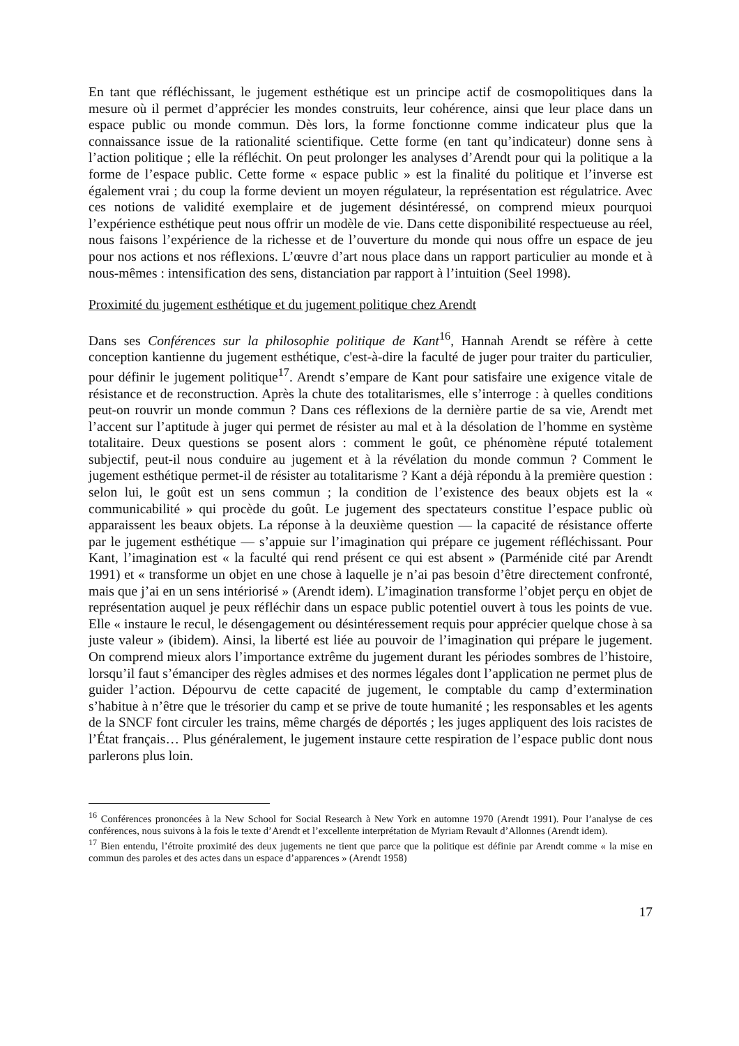En tant que réfléchissant, le jugement esthétique est un principe actif de cosmopolitiques dans la mesure où il permet d’apprécier les mondes construits, leur cohérence, ainsi que leur place dans un espace public ou monde commun. Dès lors, la forme fonctionne comme indicateur plus que la connaissance issue de la rationalité scientifique. Cette forme (en tant qu’indicateur) donne sens à l’action politique ; elle la réfléchit. On peut prolonger les analyses d’Arendt pour qui la politique a la forme de l’espace public. Cette forme « espace public » est la finalité du politique et l’inverse est également vrai ; du coup la forme devient un moyen régulateur, la représentation est régulatrice. Avec ces notions de validité exemplaire et de jugement désintéressé, on comprend mieux pourquoi l’expérience esthétique peut nous offrir un modèle de vie. Dans cette disponibilité respectueuse au réel, nous faisons l’expérience de la richesse et de l’ouverture du monde qui nous offre un espace de jeu pour nos actions et nos réflexions. L’œuvre d’art nous place dans un rapport particulier au monde et à nous-mêmes : intensification des sens, distanciation par rapport à l’intuition (Seel 1998).
Proximité du jugement esthétique et du jugement politique chez Arendt
Dans ses Conférences sur la philosophie politique de Kant<sup>16</sup>, Hannah Arendt se réfère à cette conception kantienne du jugement esthétique, c'est-à-dire la faculté de juger pour traiter du particulier, pour définir le jugement politique<sup>17</sup>. Arendt s’empare de Kant pour satisfaire une exigence vitale de résistance et de reconstruction. Après la chute des totalitarismes, elle s’interroge : à quelles conditions peut-on rouvrir un monde commun ? Dans ces réflexions de la dernière partie de sa vie, Arendt met l’accent sur l’aptitude à juger qui permet de résister au mal et à la désolation de l’homme en système totalitaire. Deux questions se posent alors : comment le goût, ce phénomène réputé totalement subjectif, peut-il nous conduire au jugement et à la révélation du monde commun ? Comment le jugement esthétique permet-il de résister au totalitarisme ? Kant a déjà répondu à la première question : selon lui, le goût est un sens commun ; la condition de l’existence des beaux objets est la « communicabilité » qui procède du goût. Le jugement des spectateurs constitue l’espace public où apparaissent les beaux objets. La réponse à la deuxième question — la capacité de résistance offerte par le jugement esthétique — s’appuie sur l’imagination qui prépare ce jugement réfléchissant. Pour Kant, l’imagination est « la faculté qui rend présent ce qui est absent » (Parménide cité par Arendt 1991) et « transforme un objet en une chose à laquelle je n’ai pas besoin d’être directement confronté, mais que j’ai en un sens intériorisé » (Arendt idem). L’imagination transforme l’objet perçu en objet de représentation auquel je peux réfléchir dans un espace public potentiel ouvert à tous les points de vue. Elle « instaure le recul, le désengagement ou désintéressement requis pour apprécier quelque chose à sa juste valeur » (ibidem). Ainsi, la liberté est liée au pouvoir de l’imagination qui prépare le jugement. On comprend mieux alors l’importance extrême du jugement durant les périodes sombres de l’histoire, lorsqu’il faut s’émanciper des règles admises et des normes légales dont l’application ne permet plus de guider l’action. Dépourvu de cette capacité de jugement, le comptable du camp d’extermination s’habitue à n’être que le trésorier du camp et se prive de toute humanité ; les responsables et les agents de la SNCF font circuler les trains, même chargés de déportés ; les juges appliquent des lois racistes de l’État français… Plus généralement, le jugement instaure cette respiration de l’espace public dont nous parlerons plus loin.
<sup>16</sup> Conférences prononcées à la New School for Social Research à New York en automne 1970 (Arendt 1991). Pour l’analyse de ces conférences, nous suivons à la fois le texte d’Arendt et l’excellente interprétation de Myriam Revault d’Allonnes (Arendt idem).
<sup>17</sup> Bien entendu, l’étroite proximité des deux jugements ne tient que parce que la politique est définie par Arendt comme « la mise en commun des paroles et des actes dans un espace d’apparences » (Arendt 1958)
17